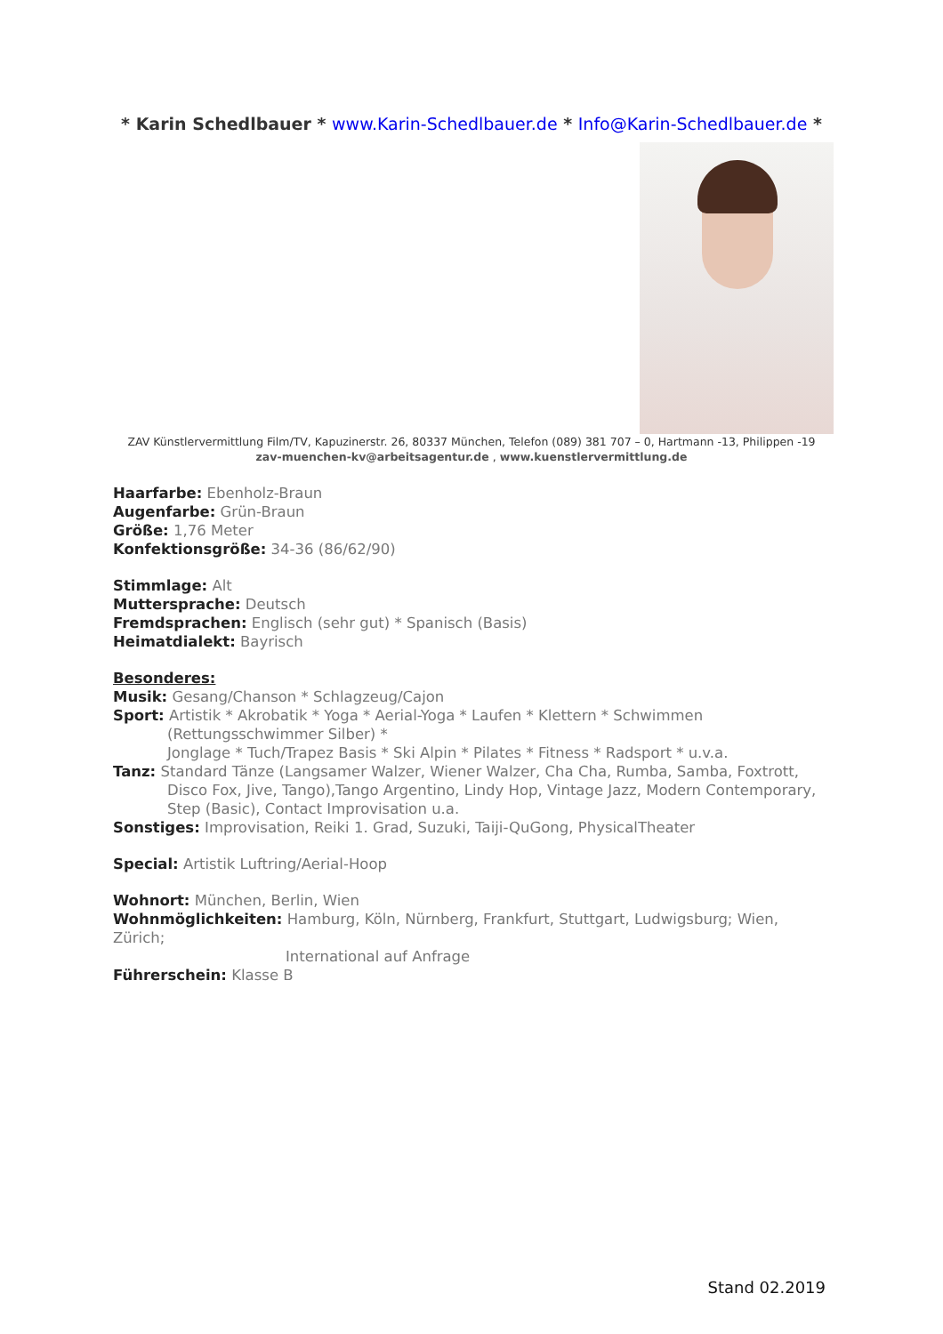* Karin Schedlbauer * www.Karin-Schedlbauer.de * Info@Karin-Schedlbauer.de *
ZAV Künstlervermittlung Film/TV, Kapuzinerstr. 26, 80337 München, Telefon (089) 381 707 – 0, Hartmann -13, Philippen -19
zav-muenchen-kv@arbeitsagentur.de , www.kuenstlervermittlung.de
Haarfarbe: Ebenholz-Braun
Augenfarbe: Grün-Braun
Größe: 1,76 Meter
Konfektionsgröße: 34-36 (86/62/90)
Stimmlage: Alt
Muttersprache: Deutsch
Fremdsprachen: Englisch (sehr gut) * Spanisch (Basis)
Heimatdialekt: Bayrisch
Besonderes:
Musik: Gesang/Chanson * Schlagzeug/Cajon
Sport: Artistik * Akrobatik * Yoga * Aerial-Yoga * Laufen * Klettern * Schwimmen
(Rettungsschwimmer Silber) *
Jonglage * Tuch/Trapez Basis * Ski Alpin * Pilates * Fitness * Radsport * u.v.a.
Tanz: Standard Tänze (Langsamer Walzer, Wiener Walzer, Cha Cha, Rumba, Samba, Foxtrott,
Disco Fox, Jive, Tango),Tango Argentino, Lindy Hop, Vintage Jazz, Modern Contemporary,
Step (Basic), Contact Improvisation u.a.
Sonstiges: Improvisation, Reiki 1. Grad, Suzuki, Taiji-QuGong, PhysicalTheater
Special: Artistik Luftring/Aerial-Hoop
Wohnort: München, Berlin, Wien
Wohnmöglichkeiten: Hamburg, Köln, Nürnberg, Frankfurt, Stuttgart, Ludwigsburg; Wien, Zürich;
International auf Anfrage
Führerschein: Klasse B
Stand 02.2019